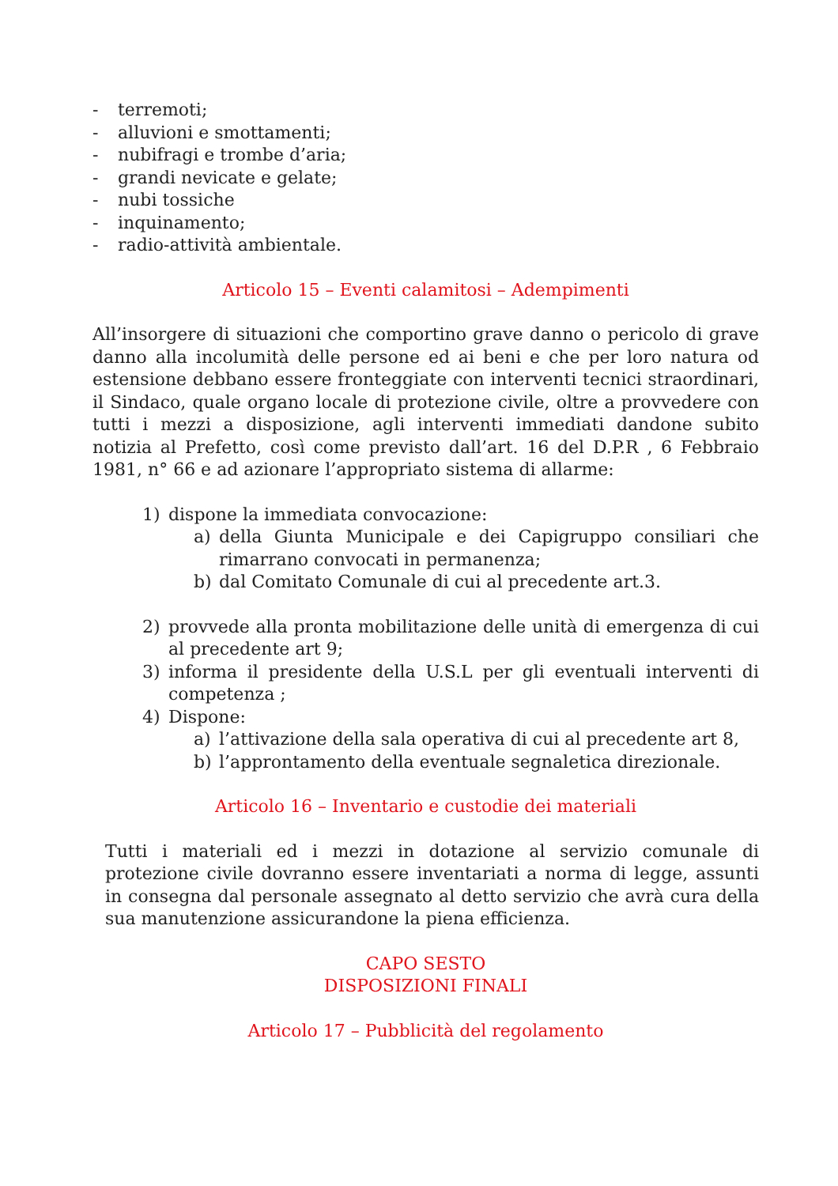- terremoti;
- alluvioni e smottamenti;
- nubifragi e trombe d’aria;
- grandi nevicate e gelate;
- nubi tossiche
- inquinamento;
- radio-attività ambientale.
Articolo 15 – Eventi calamitosi – Adempimenti
All’insorgere di situazioni che comportino grave danno o pericolo di grave danno alla incolumità delle persone ed ai beni e che per loro natura od estensione debbano essere fronteggiate con interventi tecnici straordinari, il Sindaco, quale organo locale di protezione civile, oltre a provvedere con tutti i mezzi a disposizione, agli interventi immediati dandone subito notizia al Prefetto, così come previsto dall’art. 16 del D.P.R , 6 Febbraio 1981, n° 66 e ad azionare l’appropriato sistema di allarme:
1) dispone la immediata convocazione:
a) della Giunta Municipale e dei Capigruppo consiliari che rimarrano convocati in permanenza;
b) dal Comitato Comunale di cui al precedente art.3.
2) provvede alla pronta mobilitazione delle unità di emergenza di cui al precedente art 9;
3) informa il presidente della U.S.L per gli eventuali interventi di competenza ;
4) Dispone:
a) l’attivazione della sala operativa di cui al precedente art 8,
b) l’approntamento della eventuale segnaletica direzionale.
Articolo 16 – Inventario e custodie dei materiali
Tutti i materiali ed i mezzi in dotazione al servizio comunale di protezione civile dovranno essere inventariati a norma di legge, assunti in consegna dal personale assegnato al detto servizio che avrà cura della sua manutenzione assicurandone la piena efficienza.
CAPO SESTO
DISPOSIZIONI FINALI
Articolo 17 – Pubblicità del regolamento